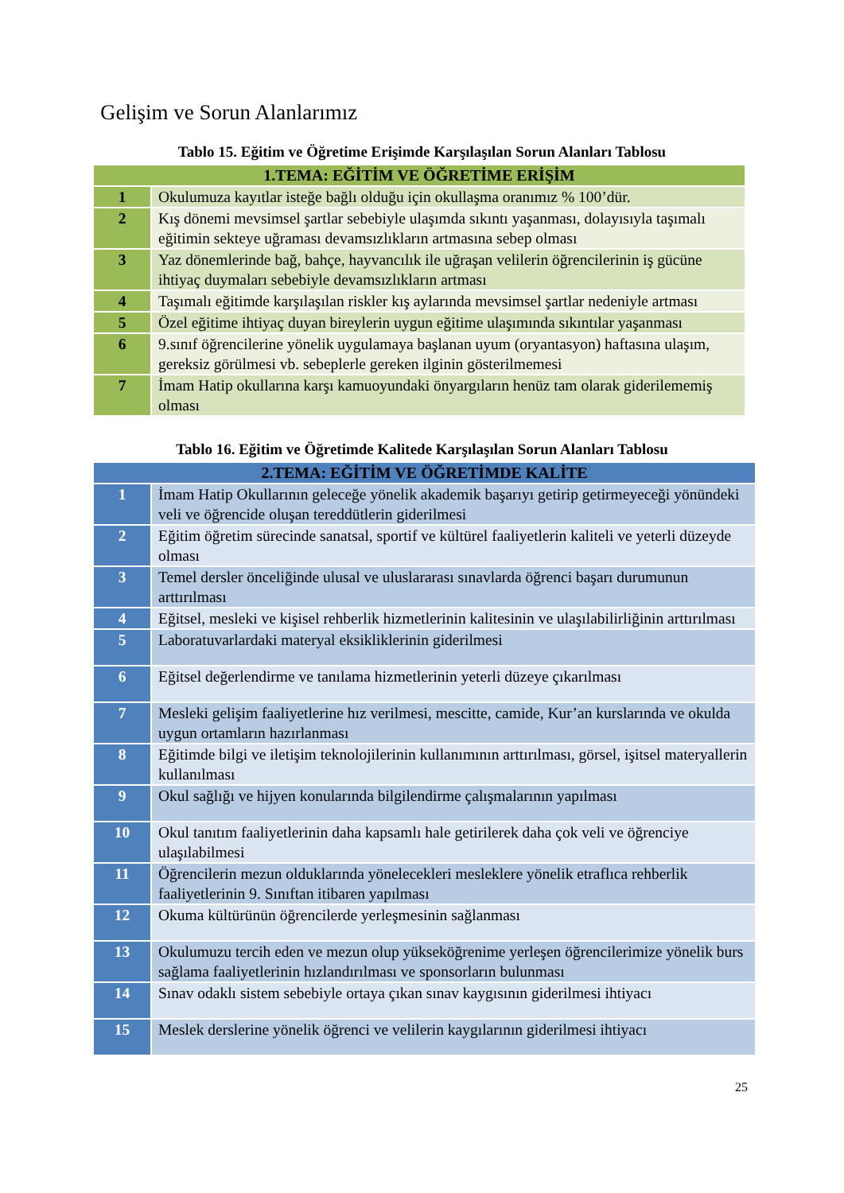Gelişim ve Sorun Alanlarımız
Tablo 15. Eğitim ve Öğretime Erişimde Karşılaşılan Sorun Alanları Tablosu
| 1.TEMA: EĞİTİM VE ÖĞRETİME ERİŞİM | |
| --- | --- |
| 1 | Okulumuza kayıtlar isteğe bağlı olduğu için okullaşma oranımız % 100’dür. |
| 2 | Kış dönemi mevsimsel şartlar sebebiyle ulaşımda sıkıntı yaşanması, dolayısıyla taşımalı eğitimin sekteye uğraması devamsızlıkların artmasına sebep olması |
| 3 | Yaz dönemlerinde bağ, bahçe, hayvancılık ile uğraşan velilerin öğrencilerinin iş gücüne ihtiyaç duymaları sebebiyle devamsızlıkların artması |
| 4 | Taşımalı eğitimde karşılaşılan riskler kış aylarında mevsimsel şartlar nedeniyle artması |
| 5 | Özel eğitime ihtiyaç duyan bireylerin uygun eğitime ulaşımında sıkıntılar yaşanması |
| 6 | 9.sınıf öğrencilerine yönelik uygulamaya başlanan uyum (oryantasyon) haftasına ulaşım, gereksiz görülmesi vb. sebeplerle gereken ilginin gösterilmemesi |
| 7 | İmam Hatip okullarına karşı kamuoyundaki önyargıların henüz tam olarak giderilememiş olması |
Tablo 16. Eğitim ve Öğretimde Kalitede Karşılaşılan Sorun Alanları Tablosu
| 2.TEMA: EĞİTİM VE ÖĞRETİMDE KALİTE | |
| --- | --- |
| 1 | İmam Hatip Okullarının geleceğe yönelik akademik başarıyı getirip getirmeyeceği yönündeki veli ve öğrencide oluşan tereddütlerin giderilmesi |
| 2 | Eğitim öğretim sürecinde sanatsal, sportif ve kültürel faaliyetlerin kaliteli ve yeterli düzeyde olması |
| 3 | Temel dersler önceliğinde ulusal ve uluslararası sınavlarda öğrenci başarı durumunun arttırılması |
| 4 | Eğitsel, mesleki ve kişisel rehberlik hizmetlerinin kalitesinin ve ulaşılabilirliğinin arttırılması |
| 5 | Laboratuvarlardaki materyal eksikliklerinin giderilmesi |
| 6 | Eğitsel değerlendirme ve tanılama hizmetlerinin yeterli düzeye çıkarılması |
| 7 | Mesleki gelişim faaliyetlerine hız verilmesi, mescitte, camide, Kur’an kurslarında ve okulda uygun ortamların hazırlanması |
| 8 | Eğitimde bilgi ve iletişim teknolojilerinin kullanımının arttırılması, görsel, işitsel materyallerin kullanılması |
| 9 | Okul sağlığı ve hijyen konularında bilgilendirme çalışmalarının yapılması |
| 10 | Okul tanıtım faaliyetlerinin daha kapsamlı hale getirilerek daha çok veli ve öğrenciye ulaşılabilmesi |
| 11 | Öğrencilerin mezun olduklarında yönelecekleri mesleklere yönelik etraflıca rehberlik faaliyetlerinin 9. Sınıftan itibaren yapılması |
| 12 | Okuma kültürünün öğrencilerde yerleşmesinin sağlanması |
| 13 | Okulumuzu tercih eden ve mezun olup yükseköğrenime yerleşen öğrencilerimize yönelik burs sağlama faaliyetlerinin hızlandırılması ve sponsorların bulunması |
| 14 | Sınav odaklı sistem sebebiyle ortaya çıkan sınav kaygısının giderilmesi ihtiyacı |
| 15 | Meslek derslerine yönelik öğrenci ve velilerin kaygılarının giderilmesi ihtiyacı |
25